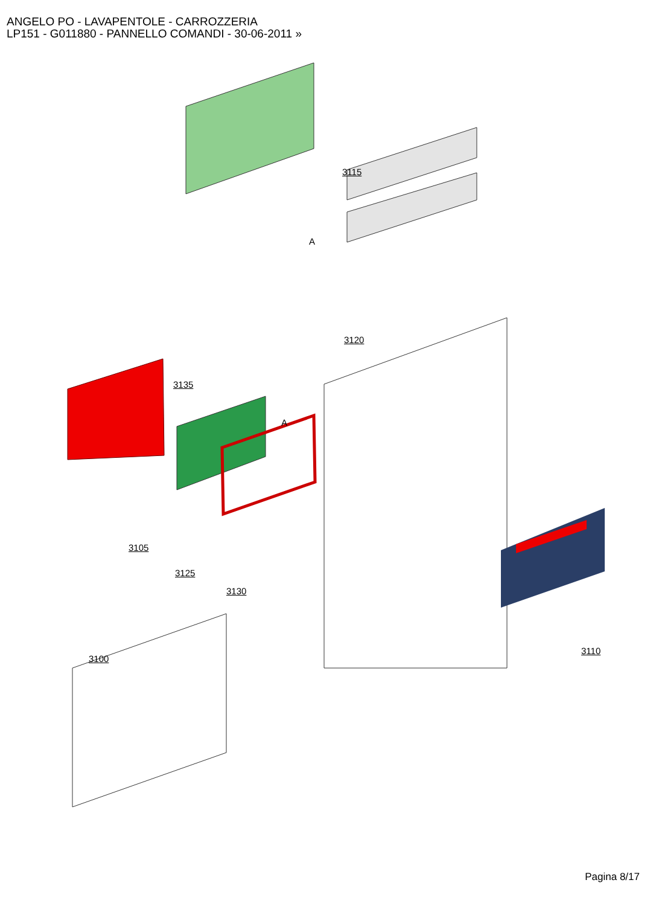ANGELO PO - LAVAPENTOLE - CARROZZERIA
LP151 - G011880 - PANNELLO COMANDI - 30-06-2011 »
3115
3120
3135
3105
3125
3130
3110
3100
A
A
Pagina 8/17